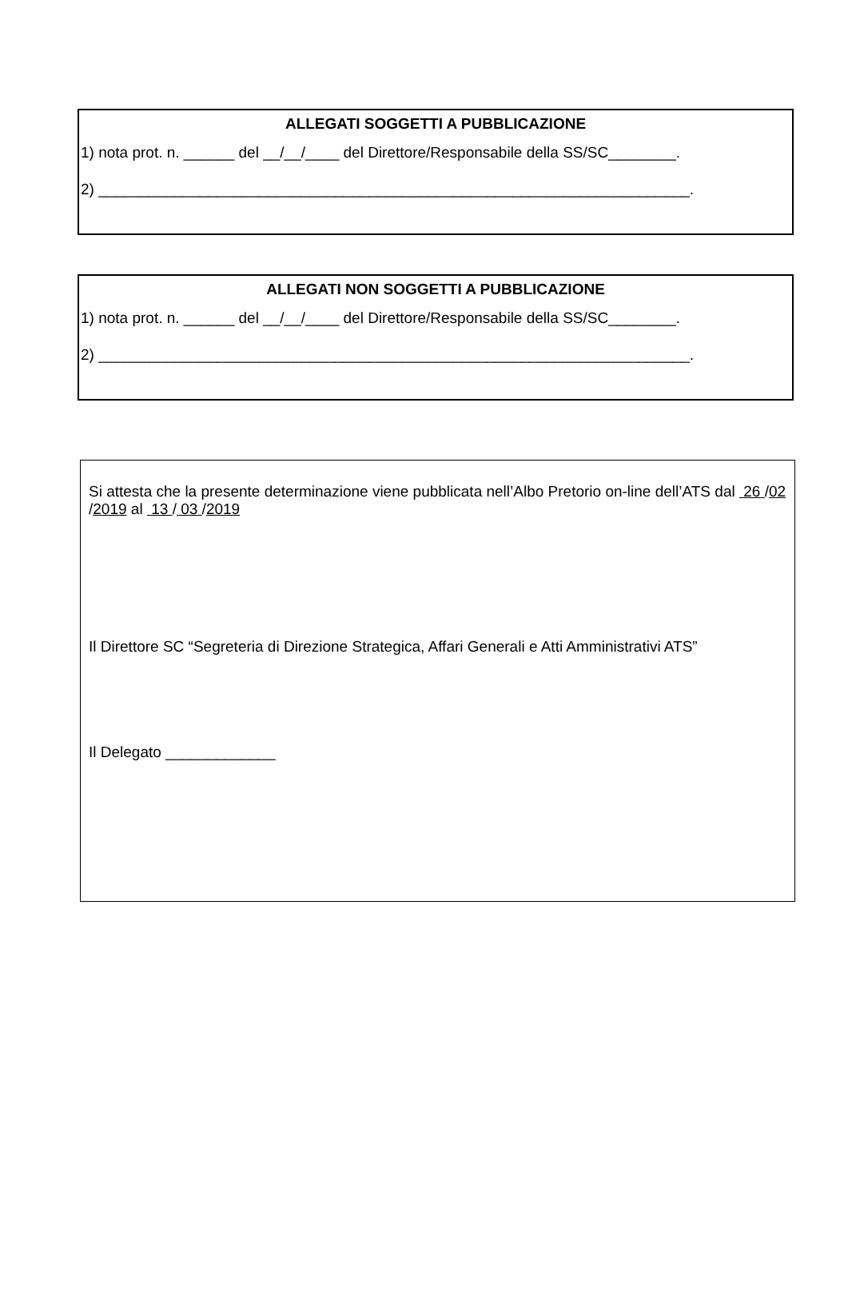ALLEGATI SOGGETTI A PUBBLICAZIONE
1) nota prot. n. ______ del __/__/____ del Direttore/Responsabile della SS/SC________.
2) ______________________________________________________________________.
ALLEGATI NON SOGGETTI A PUBBLICAZIONE
1) nota prot. n. ______ del __/__/____ del Direttore/Responsabile della SS/SC________.
2) ______________________________________________________________________.
Si attesta che la presente determinazione viene pubblicata nell’Albo Pretorio on-line dell’ATS dal 26 /02 /2019 al 13 / 03 /2019
Il Direttore SC “Segreteria di Direzione Strategica, Affari Generali e Atti Amministrativi ATS”
Il Delegato _____________